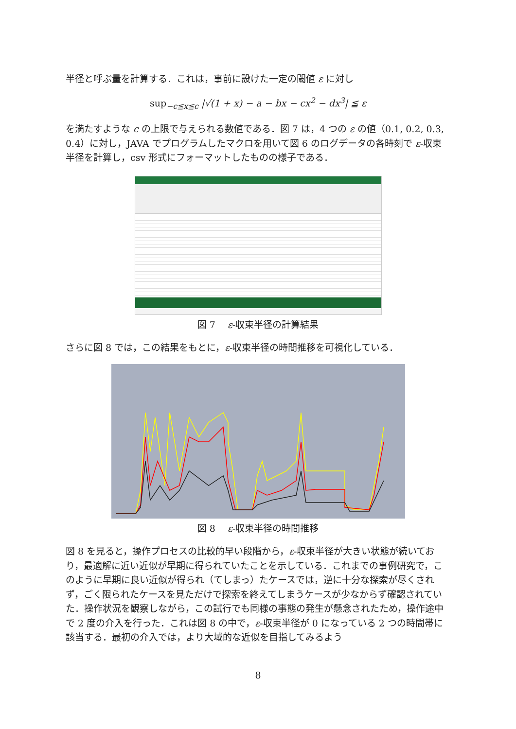半径と呼ぶ量を計算する．これは，事前に設けた一定の閾値 ε に対し
sup<sub>−c≦x≦c</sub> |√(1 + x) − a − bx − cx<sup>2</sup> − dx<sup>3</sup>| ≦ ε
を満たすような c の上限で与えられる数値である．図 7 は，4 つの ε の値（0.1, 0.2, 0.3, 0.4）に対し，JAVA でプログラムしたマクロを用いて図 6 のログデータの各時刻で ε-収束半径を計算し，csv 形式にフォーマットしたものの様子である．
図 7　 ε-収束半径の計算結果
さらに図 8 では，この結果をもとに，ε-収束半径の時間推移を可視化している．
図 8　 ε-収束半径の時間推移
図 8 を見ると，操作プロセスの比較的早い段階から，ε-収束半径が大きい状態が続いており，最適解に近い近似が早期に得られていたことを示している．これまでの事例研究で，このように早期に良い近似が得られ（てしまっ）たケースでは，逆に十分な探索が尽くされず，ごく限られたケースを見ただけで探索を終えてしまうケースが少なからず確認されていた．操作状況を観察しながら，この試行でも同様の事態の発生が懸念されたため，操作途中で 2 度の介入を行った．これは図 8 の中で，ε-収束半径が 0 になっている 2 つの時間帯に該当する．最初の介入では，より大域的な近似を目指してみるよう
8